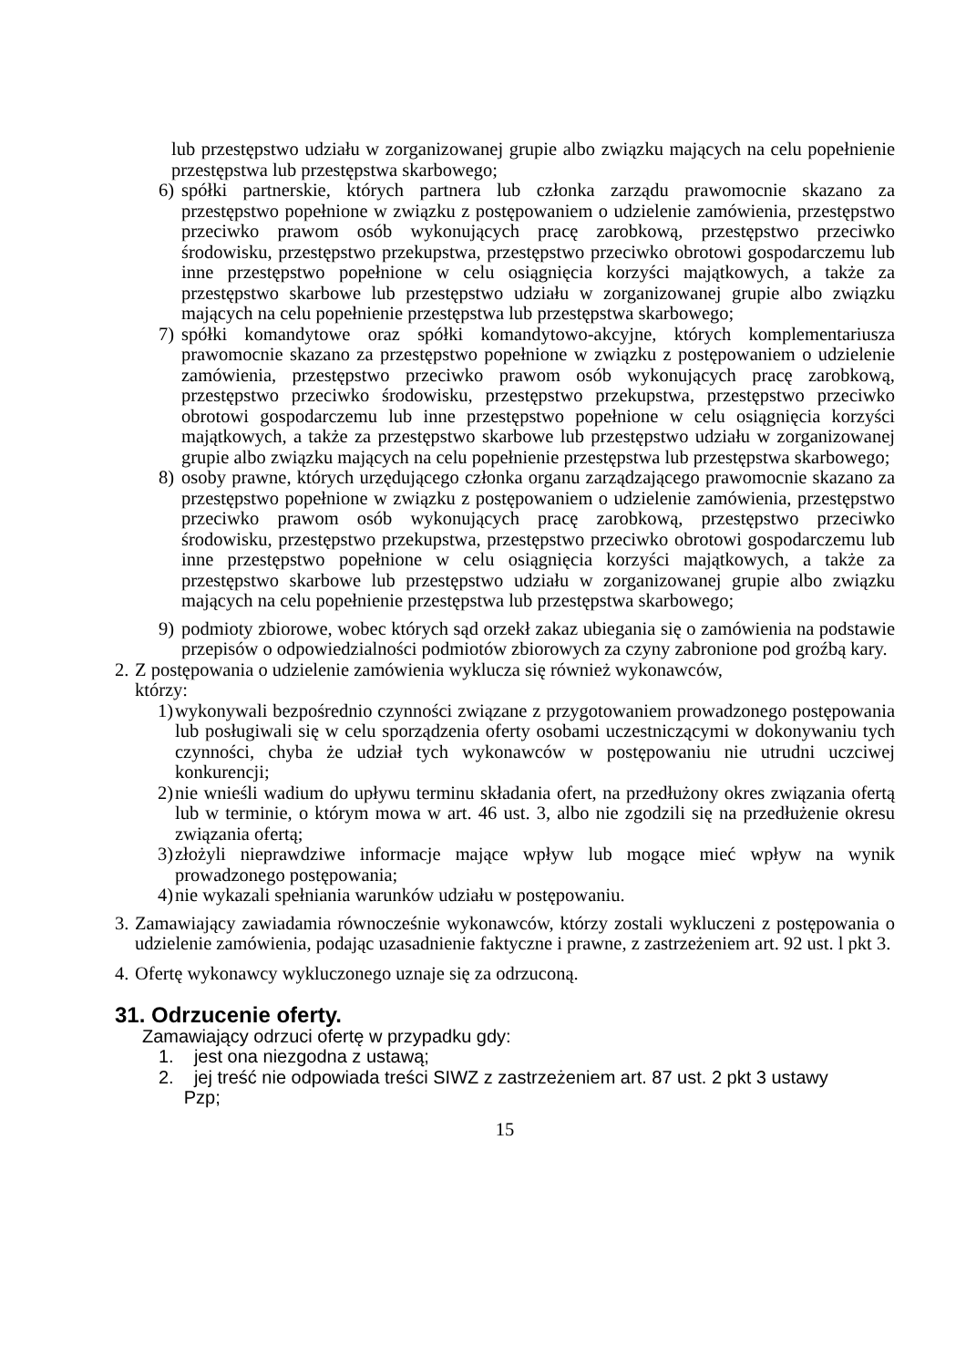lub przestępstwo udziału w zorganizowanej grupie albo związku mających na celu popełnienie przestępstwa lub przestępstwa skarbowego;
6) spółki partnerskie, których partnera lub członka zarządu prawomocnie skazano za przestępstwo popełnione w związku z postępowaniem o udzielenie zamówienia, przestępstwo przeciwko prawom osób wykonujących pracę zarobkową, przestępstwo przeciwko środowisku, przestępstwo przekupstwa, przestępstwo przeciwko obrotowi gospodarczemu lub inne przestępstwo popełnione w celu osiągnięcia korzyści majątkowych, a także za przestępstwo skarbowe lub przestępstwo udziału w zorganizowanej grupie albo związku mających na celu popełnienie przestępstwa lub przestępstwa skarbowego;
7) spółki komandytowe oraz spółki komandytowo-akcyjne, których komplementariusza prawomocnie skazano za przestępstwo popełnione w związku z postępowaniem o udzielenie zamówienia, przestępstwo przeciwko prawom osób wykonujących pracę zarobkową, przestępstwo przeciwko środowisku, przestępstwo przekupstwa, przestępstwo przeciwko obrotowi gospodarczemu lub inne przestępstwo popełnione w celu osiągnięcia korzyści majątkowych, a także za przestępstwo skarbowe lub przestępstwo udziału w zorganizowanej grupie albo związku mających na celu popełnienie przestępstwa lub przestępstwa skarbowego;
8) osoby prawne, których urzędującego członka organu zarządzającego prawomocnie skazano za przestępstwo popełnione w związku z postępowaniem o udzielenie zamówienia, przestępstwo przeciwko prawom osób wykonujących pracę zarobkową, przestępstwo przeciwko środowisku, przestępstwo przekupstwa, przestępstwo przeciwko obrotowi gospodarczemu lub inne przestępstwo popełnione w celu osiągnięcia korzyści majątkowych, a także za przestępstwo skarbowe lub przestępstwo udziału w zorganizowanej grupie albo związku mających na celu popełnienie przestępstwa lub przestępstwa skarbowego;
9) podmioty zbiorowe, wobec których sąd orzekł zakaz ubiegania się o zamówienia na podstawie przepisów o odpowiedzialności podmiotów zbiorowych za czyny zabronione pod groźbą kary.
2. Z postępowania o udzielenie zamówienia wyklucza się również wykonawców,
którzy:
1) wykonywali bezpośrednio czynności związane z przygotowaniem prowadzonego postępowania lub posługiwali się w celu sporządzenia oferty osobami uczestniczącymi w dokonywaniu tych czynności, chyba że udział tych wykonawców w postępowaniu nie utrudni uczciwej konkurencji;
2) nie wnieśli wadium do upływu terminu składania ofert, na przedłużony okres związania ofertą lub w terminie, o którym mowa w art. 46 ust. 3, albo nie zgodzili się na przedłużenie okresu związania ofertą;
3) złożyli nieprawdziwe informacje mające wpływ lub mogące mieć wpływ na wynik prowadzonego postępowania;
4) nie wykazali spełniania warunków udziału w postępowaniu.
3. Zamawiający zawiadamia równocześnie wykonawców, którzy zostali wykluczeni z postępowania o udzielenie zamówienia, podając uzasadnienie faktyczne i prawne, z zastrzeżeniem art. 92 ust. l pkt 3.
4. Ofertę wykonawcy wykluczonego uznaje się za odrzuconą.
31. Odrzucenie oferty.
Zamawiający odrzuci ofertę w przypadku gdy:
1. jest ona niezgodna z ustawą;
2. jej treść nie odpowiada treści SIWZ z zastrzeżeniem art. 87 ust. 2 pkt 3 ustawy
Pzp;
15